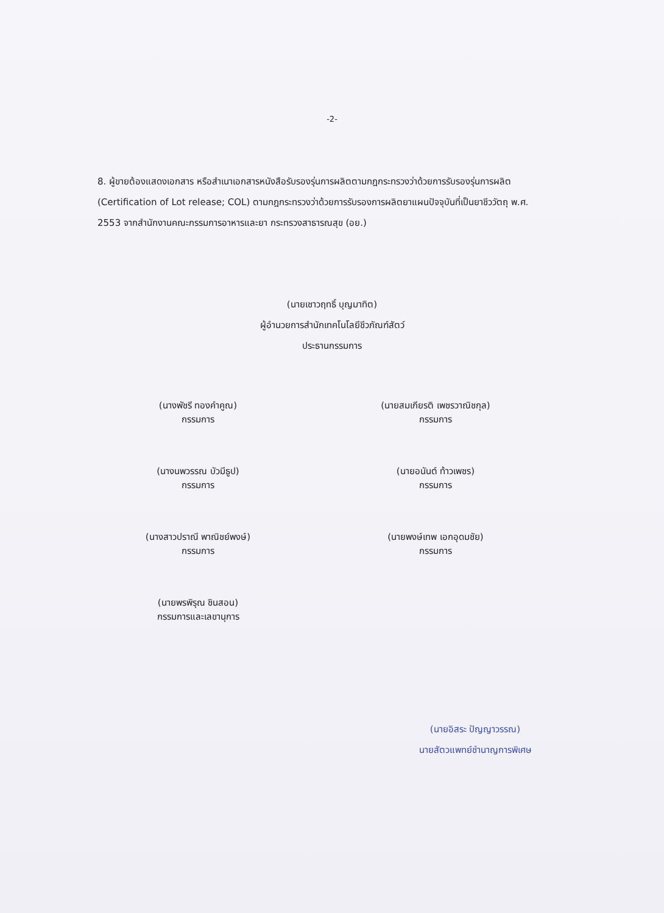-2-
8. ผู้ขายต้องแสดงเอกสาร หรือสำเนาเอกสารหนังสือรับรองรุ่นการผลิตตามกฎกระทรวงว่าด้วยการรับรองรุ่นการผลิต (Certification of Lot release; COL) ตามกฎกระทรวงว่าด้วยการรับรองการผลิตยาแผนปัจจุบันที่เป็นยาชีววัตถุ พ.ศ. 2553 จากสำนักงานคณะกรรมการอาหารและยา กระทรวงสาธารณสุข (อย.)
(นายเชาวฤทธิ์ บุญมาทิต)
ผู้อำนวยการสำนักเทคโนโลยีชีวภัณฑ์สัตว์
ประธานกรรมการ
(นางพัชรี ทองคำคูณ)
กรรมการ
(นางนพวรรณ บัวมีธูป)
กรรมการ
(นางสาวปราณี พาณิชย์พงษ์)
กรรมการ
(นายพรพิรุณ ชินสอน)
กรรมการและเลขานุการ
(นายสมเกียรติ เพชรวาณิชกุล)
กรรมการ
(นายอนันต์ ท้าวเพชร)
กรรมการ
(นายพงษ์เทพ เอกอุดมชัย)
กรรมการ
(นายอิสระ ปัญญาวรรณ)
นายสัตวแพทย์ชำนาญการพิเศษ